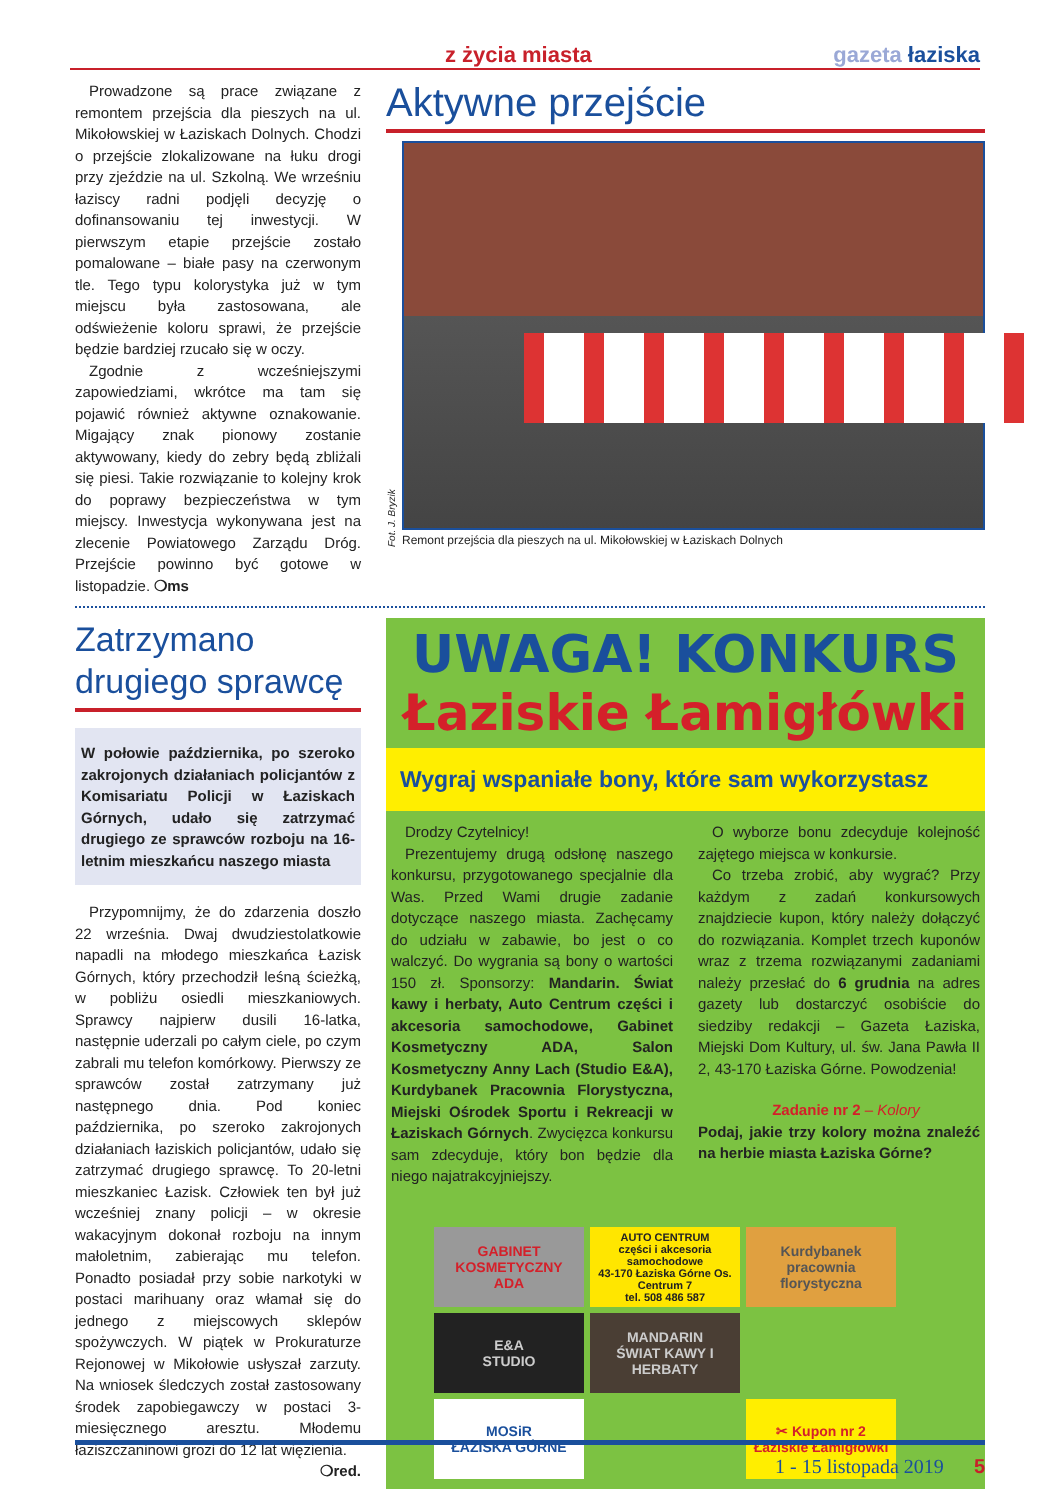z życia miasta gazeta łaziska
Prowadzone są prace związane z remontem przejścia dla pieszych na ul. Mikołowskiej w Łaziskach Dolnych. Chodzi o przejście zlokalizowane na łuku drogi przy zjeździe na ul. Szkolną. We wrześniu łaziscy radni podjęli decyzję o dofinansowaniu tej inwestycji. W pierwszym etapie przejście zostało pomalowane – białe pasy na czerwonym tle. Tego typu kolorystyka już w tym miejscu była zastosowana, ale odświeżenie koloru sprawi, że przejście będzie bardziej rzucało się w oczy.
Zgodnie z wcześniejszymi zapowiedziami, wkrótce ma tam się pojawić również aktywne oznakowanie. Migający znak pionowy zostanie aktywowany, kiedy do zebry będą zbliżali się piesi. Takie rozwiązanie to kolejny krok do poprawy bezpieczeństwa w tym miejscy. Inwestycja wykonywana jest na zlecenie Powiatowego Zarządu Dróg. Przejście powinno być gotowe w listopadzie. ❍ms
Aktywne przejście
Fot. J. Bryzik
Remont przejścia dla pieszych na ul. Mikołowskiej w Łaziskach Dolnych
Zatrzymano drugiego sprawcę
W połowie października, po szeroko zakrojonych działaniach policjantów z Komisariatu Policji w Łaziskach Górnych, udało się zatrzymać drugiego ze sprawców rozboju na 16-letnim mieszkańcu naszego miasta
Przypomnijmy, że do zdarzenia doszło 22 września. Dwaj dwudziestolatkowie napadli na młodego mieszkańca Łazisk Górnych, który przechodził leśną ścieżką, w pobliżu osiedli mieszkaniowych. Sprawcy najpierw dusili 16-latka, następnie uderzali po całym ciele, po czym zabrali mu telefon komórkowy. Pierwszy ze sprawców został zatrzymany już następnego dnia. Pod koniec października, po szeroko zakrojonych działaniach łaziskich policjantów, udało się zatrzymać drugiego sprawcę. To 20-letni mieszkaniec Łazisk. Człowiek ten był już wcześniej znany policji – w okresie wakacyjnym dokonał rozboju na innym małoletnim, zabierając mu telefon. Ponadto posiadał przy sobie narkotyki w postaci marihuany oraz włamał się do jednego z miejscowych sklepów spożywczych. W piątek w Prokuraturze Rejonowej w Mikołowie usłyszał zarzuty. Na wniosek śledczych został zastosowany środek zapobiegawczy w postaci 3-miesięcznego aresztu. Młodemu łaziszczaninowi grozi do 12 lat więzienia.
❍red.
UWAGA! KONKURS
Łaziskie Łamigłówki
Wygraj wspaniałe bony, które sam wykorzystasz
Drodzy Czytelnicy!
Prezentujemy drugą odsłonę naszego konkursu, przygotowanego specjalnie dla Was. Przed Wami drugie zadanie dotyczące naszego miasta. Zachęcamy do udziału w zabawie, bo jest o co walczyć. Do wygrania są bony o wartości 150 zł. Sponsorzy: Mandarin. Świat kawy i herbaty, Auto Centrum części i akcesoria samochodowe, Gabinet Kosmetyczny ADA, Salon Kosmetyczny Anny Lach (Studio E&A), Kurdybanek Pracownia Florystyczna, Miejski Ośrodek Sportu i Rekreacji w Łaziskach Górnych. Zwycięzca konkursu sam zdecyduje, który bon będzie dla niego najatrakcyjniejszy.
O wyborze bonu zdecyduje kolejność zajętego miejsca w konkursie.
Co trzeba zrobić, aby wygrać? Przy każdym z zadań konkursowych znajdziecie kupon, który należy dołączyć do rozwiązania. Komplet trzech kuponów wraz z trzema rozwiązanymi zadaniami należy przesłać do 6 grudnia na adres gazety lub dostarczyć osobiście do siedziby redakcji – Gazeta Łaziska, Miejski Dom Kultury, ul. św. Jana Pawła II 2, 43-170 Łaziska Górne. Powodzenia!
Zadanie nr 2 – Kolory
Podaj, jakie trzy kolory można znaleźć na herbie miasta Łaziska Górne?
GABINET KOSMETYCZNY
ADA
AUTO CENTRUM
części i akcesoria samochodowe
43-170 Łaziska Górne Os. Centrum 7
tel. 508 486 587
Kurdybanek
pracownia florystyczna
E&A
STUDIO
MANDARIN
ŚWIAT KAWY I HERBATY
MOSiR
ŁAZISKA GÓRNE
✂ Kupon nr 2
Łaziskie Łamigłówki
1 - 15 listopada 2019 5